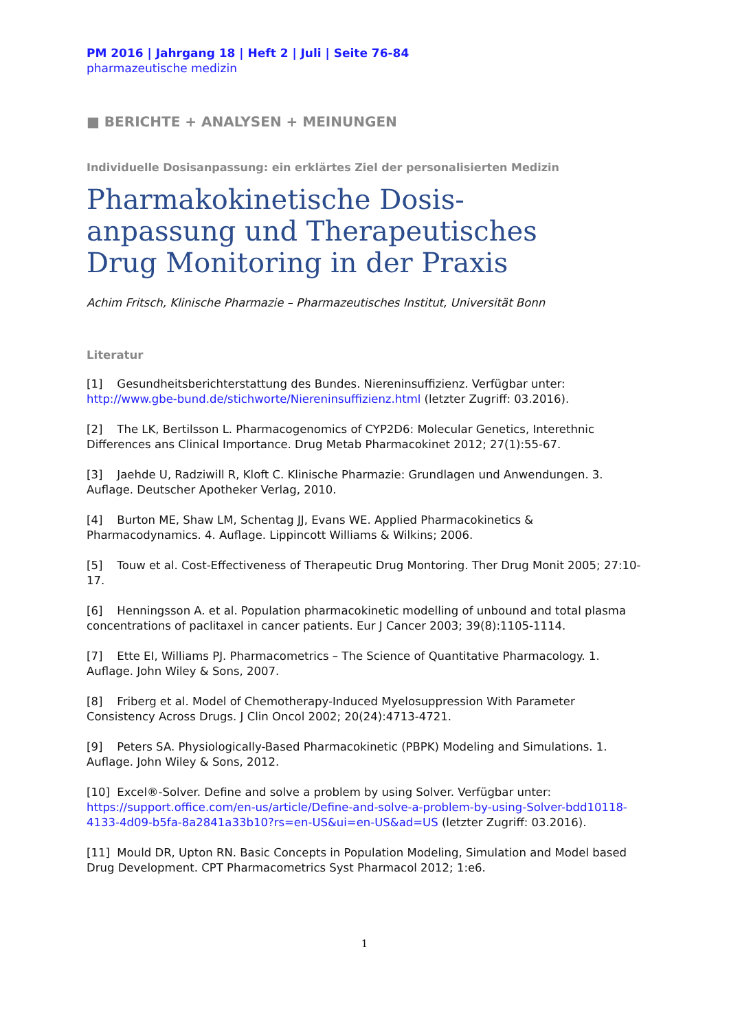PM 2016 | Jahrgang 18 | Heft 2 | Juli | Seite 76-84
pharmazeutische medizin
■ BERICHTE + ANALYSEN + MEINUNGEN
Individuelle Dosisanpassung: ein erklärtes Ziel der personalisierten Medizin
Pharmakokinetische Dosis-
anpassung und Therapeutisches
Drug Monitoring in der Praxis
Achim Fritsch, Klinische Pharmazie – Pharmazeutisches Institut, Universität Bonn
Literatur
[1] Gesundheitsberichterstattung des Bundes. Niereninsuffizienz. Verfügbar unter: http://www.gbe-bund.de/stichworte/Niereninsuffizienz.html (letzter Zugriff: 03.2016).
[2] The LK, Bertilsson L. Pharmacogenomics of CYP2D6: Molecular Genetics, Interethnic Differences ans Clinical Importance. Drug Metab Pharmacokinet 2012; 27(1):55-67.
[3] Jaehde U, Radziwill R, Kloft C. Klinische Pharmazie: Grundlagen und Anwendungen. 3. Auflage. Deutscher Apotheker Verlag, 2010.
[4] Burton ME, Shaw LM, Schentag JJ, Evans WE. Applied Pharmacokinetics & Pharmacodynamics. 4. Auflage. Lippincott Williams & Wilkins; 2006.
[5] Touw et al. Cost-Effectiveness of Therapeutic Drug Montoring. Ther Drug Monit 2005; 27:10-17.
[6] Henningsson A. et al. Population pharmacokinetic modelling of unbound and total plasma concentrations of paclitaxel in cancer patients. Eur J Cancer 2003; 39(8):1105-1114.
[7] Ette EI, Williams PJ. Pharmacometrics – The Science of Quantitative Pharmacology. 1. Auflage. John Wiley & Sons, 2007.
[8] Friberg et al. Model of Chemotherapy-Induced Myelosuppression With Parameter Consistency Across Drugs. J Clin Oncol 2002; 20(24):4713-4721.
[9] Peters SA. Physiologically-Based Pharmacokinetic (PBPK) Modeling and Simulations. 1. Auflage. John Wiley & Sons, 2012.
[10] Excel®-Solver. Define and solve a problem by using Solver. Verfügbar unter: https://support.office.com/en-us/article/Define-and-solve-a-problem-by-using-Solver-bdd10118-4133-4d09-b5fa-8a2841a33b10?rs=en-US&ui=en-US&ad=US (letzter Zugriff: 03.2016).
[11] Mould DR, Upton RN. Basic Concepts in Population Modeling, Simulation and Model based Drug Development. CPT Pharmacometrics Syst Pharmacol 2012; 1:e6.
1